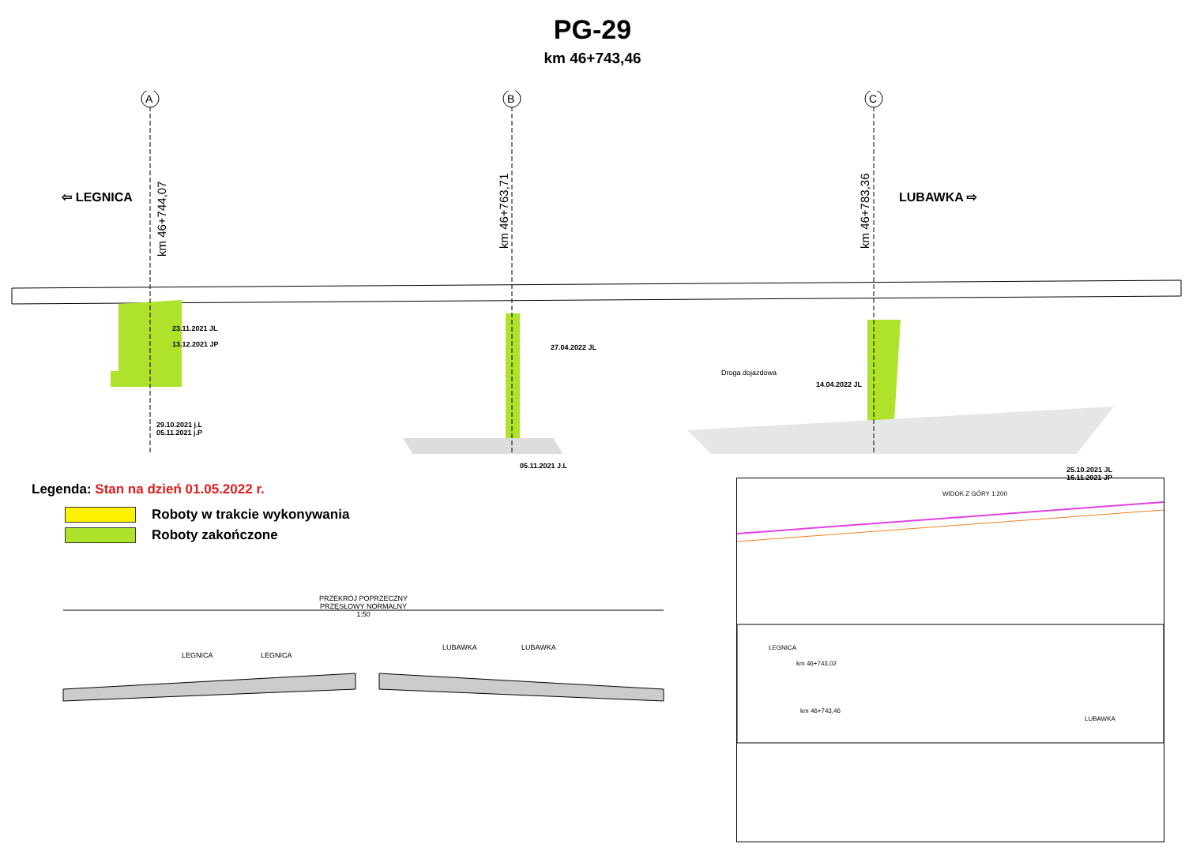PG-29
km 46+743,46
A
B
C
km 46+744,07
km 46+763,71
km 46+783,36
⇦ LEGNICA LUBAWKA ⇨
23.11.2021 JL
13.12.2021 JP
29.10.2021 j.L
05.11.2021 j.P
27.04.2022 JL
Droga dojazdowa
14.04.2022 JL
05.11.2021 J.L
25.10.2021 JL
16.11.2021 JP
Legenda: Stan na dzień 01.05.2022 r.
Roboty w trakcie wykonywania
Roboty zakończone
PRZEKRÓJ POPRZECZNY
PRZĘSŁOWY NORMALNY
1:50
LEGNICA
LEGNICA
LUBAWKA
LUBAWKA
WIDOK Z GÓRY 1:200
LEGNICA
LUBAWKA
km 46+743,02
km 46+743,46